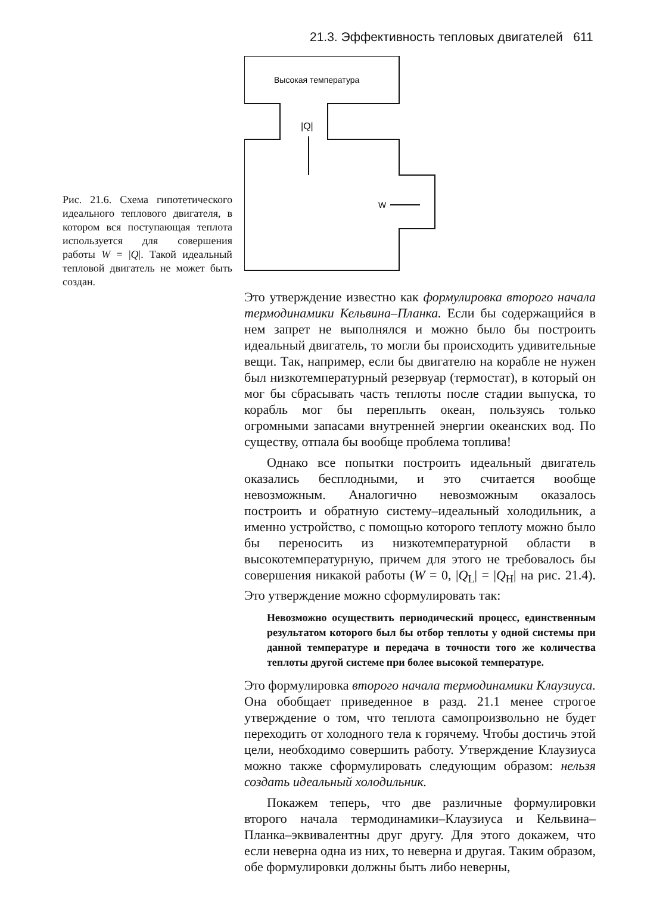21.3. Эффективность тепловых двигателей 611
Рис. 21.6. Схема гипотетического идеального теплового двигателя, в котором вся поступающая теплота используется для совершения работы W = |Q|. Такой идеальный тепловой двигатель не может быть создан.
Высокая температура
|Q|
W
Это утверждение известно как формулировка второго начала термодинамики Кельвина–Планка. Если бы содержащийся в нем запрет не выполнялся и можно было бы построить идеальный двигатель, то могли бы происходить удивительные вещи. Так, например, если бы двигателю на корабле не нужен был низкотемпературный резервуар (термостат), в который он мог бы сбрасывать часть теплоты после стадии выпуска, то корабль мог бы переплыть океан, пользуясь только огромными запасами внутренней энергии океанских вод. По существу, отпала бы вообще проблема топлива!
Однако все попытки построить идеальный двигатель оказались бесплодными, и это считается вообще невозможным. Аналогично невозможным оказалось построить и обратную систему–идеальный холодильник, а именно устройство, с помощью которого теплоту можно было бы переносить из низкотемпературной области в высокотемпературную, причем для этого не требовалось бы совершения никакой работы (W = 0, |Q<sub>L</sub>| = |Q<sub>H</sub>| на рис. 21.4). Это утверждение можно сформулировать так:
Невозможно осуществить периодический процесс, единственным результатом которого был бы отбор теплоты у одной системы при данной температуре и передача в точности того же количества теплоты другой системе при более высокой температуре.
Это формулировка второго начала термодинамики Клаузиуса. Она обобщает приведенное в разд. 21.1 менее строгое утверждение о том, что теплота самопроизвольно не будет переходить от холодного тела к горячему. Чтобы достичь этой цели, необходимо совершить работу. Утверждение Клаузиуса можно также сформулировать следующим образом: нельзя создать идеальный холодильник.
Покажем теперь, что две различные формулировки второго начала термодинамики–Клаузиуса и Кельвина–Планка–эквивалентны друг другу. Для этого докажем, что если неверна одна из них, то неверна и другая. Таким образом, обе формулировки должны быть либо неверны,